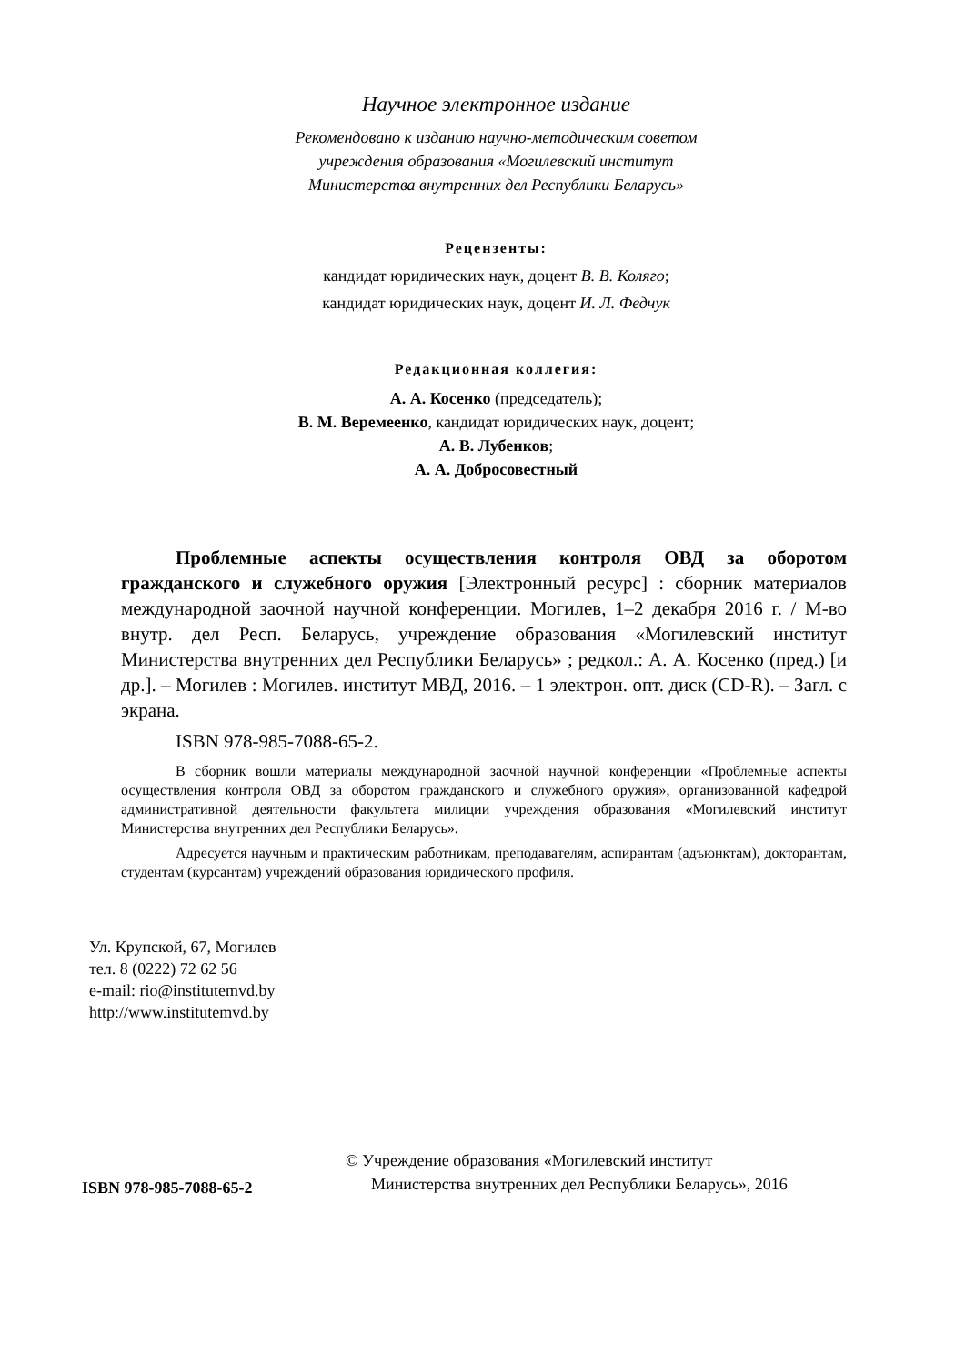Научное электронное издание
Рекомендовано к изданию научно-методическим советом
учреждения образования «Могилевский институт
Министерства внутренних дел Республики Беларусь»
Рецензенты:
кандидат юридических наук, доцент В. В. Коляго;
кандидат юридических наук, доцент И. Л. Федчук
Редакционная коллегия:
А. А. Косенко (председатель);
В. М. Веремеенко, кандидат юридических наук, доцент;
А. В. Лубенков;
А. А. Добросовестный
Проблемные аспекты осуществления контроля ОВД за оборотом гражданского и служебного оружия [Электронный ресурс] : сборник материалов международной заочной научной конференции. Могилев, 1–2 декабря 2016 г. / М-во внутр. дел Респ. Беларусь, учреждение образования «Могилевский институт Министерства внутренних дел Республики Беларусь» ; редкол.: А. А. Косенко (пред.) [и др.]. – Могилев : Могилев. институт МВД, 2016. – 1 электрон. опт. диск (CD-R). – Загл. с экрана.
ISBN 978-985-7088-65-2.
В сборник вошли материалы международной заочной научной конференции «Проблемные аспекты осуществления контроля ОВД за оборотом гражданского и служебного оружия», организованной кафедрой административной деятельности факультета милиции учреждения образования «Могилевский институт Министерства внутренних дел Республики Беларусь».
Адресуется научным и практическим работникам, преподавателям, аспирантам (адъюнктам), докторантам, студентам (курсантам) учреждений образования юридического профиля.
Ул. Крупской, 67, Могилев
тел. 8 (0222) 72 62 56
e-mail: rio@institutemvd.by
http://www.institutemvd.by
ISBN 978-985-7088-65-2
© Учреждение образования «Могилевский институт
Министерства внутренних дел Республики Беларусь», 2016